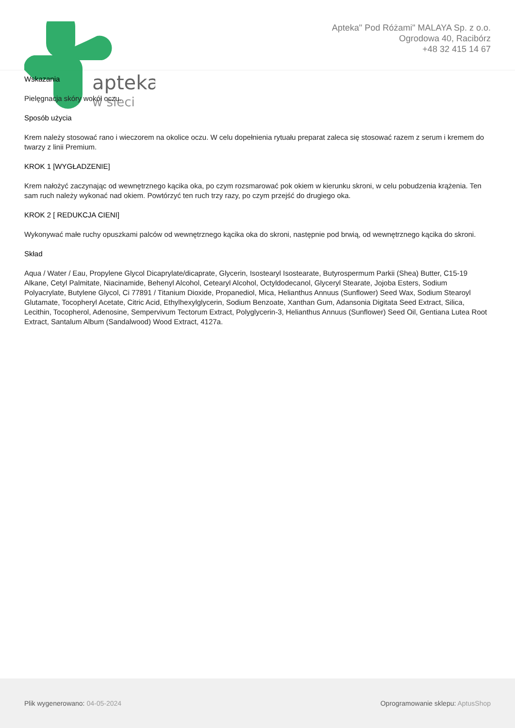apteka
w sieci
Apteka" Pod Różami" MALAYA Sp. z o.o.
Ogrodowa 40, Racibórz
+48 32 415 14 67
Wskazania
Pielęgnacja skóry wokół oczu.
Sposób użycia
Krem należy stosować rano i wieczorem na okolice oczu. W celu dopełnienia rytuału preparat zaleca się stosować razem z serum i kremem do twarzy z linii Premium.
KROK 1 [WYGŁADZENIE]
Krem nałożyć zaczynając od wewnętrznego kącika oka, po czym rozsmarować pok okiem w kierunku skroni, w celu pobudzenia krążenia. Ten sam ruch należy wykonać nad okiem. Powtórzyć ten ruch trzy razy, po czym przejść do drugiego oka.
KROK 2 [ REDUKCJA CIENI]
Wykonywać małe ruchy opuszkami palców od wewnętrznego kącika oka do skroni, następnie pod brwią, od wewnętrznego kącika do skroni.
Skład
Aqua / Water / Eau, Propylene Glycol Dicaprylate/dicaprate, Glycerin, Isostearyl Isostearate, Butyrospermum Parkii (Shea) Butter, C15-19 Alkane, Cetyl Palmitate, Niacinamide, Behenyl Alcohol, Cetearyl Alcohol, Octyldodecanol, Glyceryl Stearate, Jojoba Esters, Sodium Polyacrylate, Butylene Glycol, Ci 77891 / Titanium Dioxide, Propanediol, Mica, Helianthus Annuus (Sunflower) Seed Wax, Sodium Stearoyl Glutamate, Tocopheryl Acetate, Citric Acid, Ethylhexylglycerin, Sodium Benzoate, Xanthan Gum, Adansonia Digitata Seed Extract, Silica, Lecithin, Tocopherol, Adenosine, Sempervivum Tectorum Extract, Polyglycerin-3, Helianthus Annuus (Sunflower) Seed Oil, Gentiana Lutea Root Extract, Santalum Album (Sandalwood) Wood Extract, 4127a.
Plik wygenerowano: 04-05-2024
Oprogramowanie sklepu: AptusShop